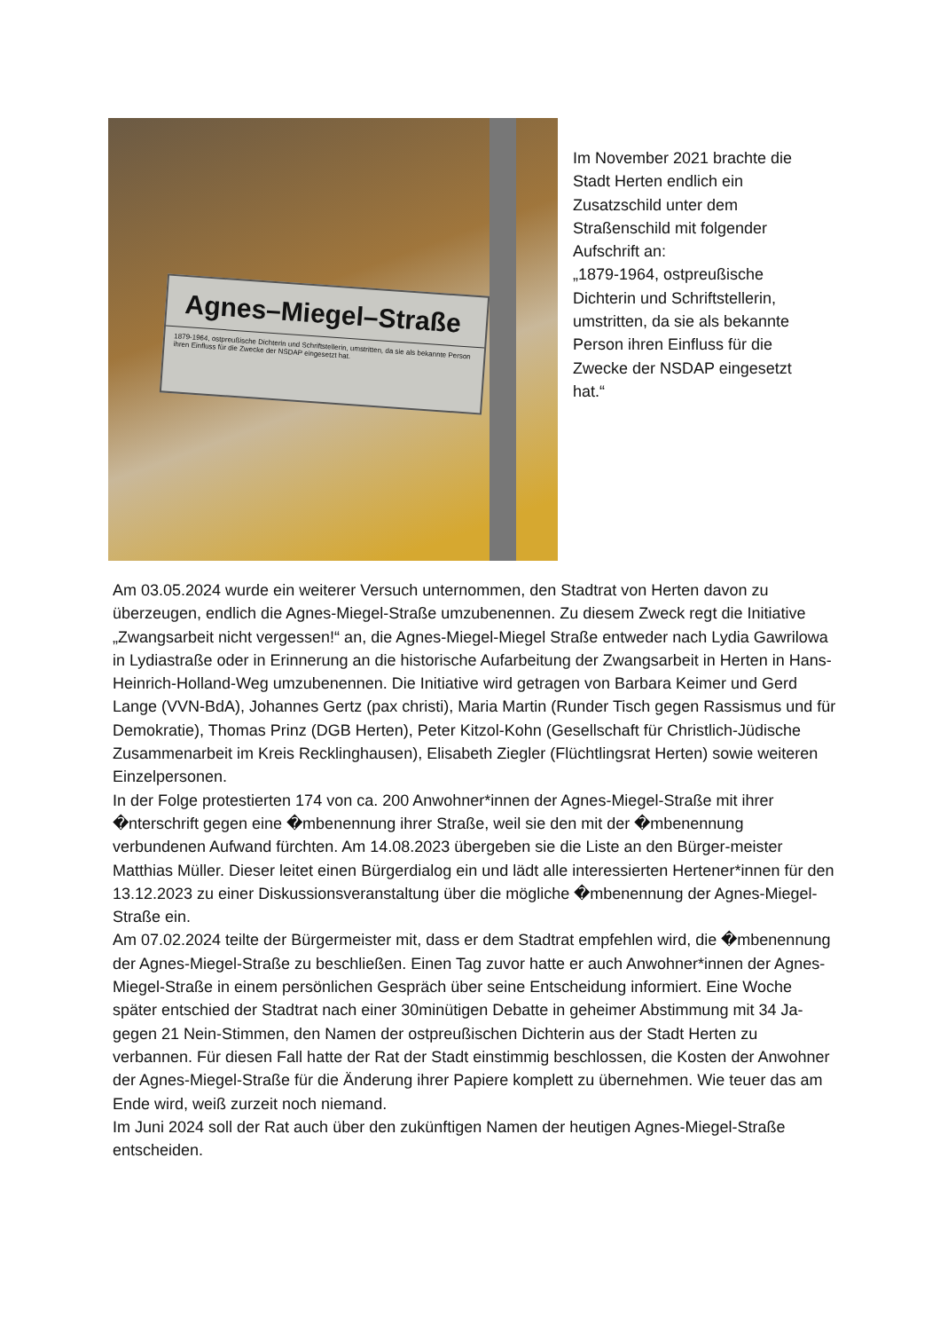Agnes–Miegel–Straße
1879-1964, ostpreußische Dichterin und Schriftstellerin, umstritten, da sie als bekannte Person ihren Einfluss für die Zwecke der NSDAP eingesetzt hat.
Im November 2021 brachte die Stadt Herten endlich ein Zusatzschild unter dem Straßenschild mit folgender Aufschrift an:
„1879-1964, ostpreußische Dichterin und Schriftstellerin, umstritten, da sie als bekannte Person ihren Einfluss für die Zwecke der NSDAP eingesetzt hat.“
Am 03.05.2024 wurde ein weiterer Versuch unternommen, den Stadtrat von Herten davon zu überzeugen, endlich die Agnes-Miegel-Straße umzubenennen. Zu diesem Zweck regt die Initiative „Zwangsarbeit nicht vergessen!“ an, die Agnes-Miegel-Miegel Straße entweder nach Lydia Gawrilowa in Lydiastraße oder in Erinnerung an die historische Aufarbeitung der Zwangsarbeit in Herten in Hans-Heinrich-Holland-Weg umzubenennen. Die Initiative wird getragen von Barbara Keimer und Gerd Lange (VVN-BdA), Johannes Gertz (pax christi), Maria Martin (Runder Tisch gegen Rassismus und für Demokratie), Thomas Prinz (DGB Herten), Peter Kitzol-Kohn (Gesellschaft für Christlich-Jüdische Zusammenarbeit im Kreis Recklinghausen), Elisabeth Ziegler (Flüchtlingsrat Herten) sowie weiteren Einzelpersonen.
In der Folge protestierten 174 von ca. 200 Anwohner*innen der Agnes-Miegel-Straße mit ihrer �nterschrift gegen eine �mbenennung ihrer Straße, weil sie den mit der �mbenennung verbundenen Aufwand fürchten. Am 14.08.2023 übergeben sie die Liste an den Bürger-meister Matthias Müller. Dieser leitet einen Bürgerdialog ein und lädt alle interessierten Hertener*innen für den 13.12.2023 zu einer Diskussionsveranstaltung über die mögliche �mbenennung der Agnes-Miegel-Straße ein.
Am 07.02.2024 teilte der Bürgermeister mit, dass er dem Stadtrat empfehlen wird, die �mbenennung der Agnes-Miegel-Straße zu beschließen. Einen Tag zuvor hatte er auch Anwohner*innen der Agnes-Miegel-Straße in einem persönlichen Gespräch über seine Entscheidung informiert. Eine Woche später entschied der Stadtrat nach einer 30minütigen Debatte in geheimer Abstimmung mit 34 Ja- gegen 21 Nein-Stimmen, den Namen der ostpreußischen Dichterin aus der Stadt Herten zu verbannen. Für diesen Fall hatte der Rat der Stadt einstimmig beschlossen, die Kosten der Anwohner der Agnes-Miegel-Straße für die Änderung ihrer Papiere komplett zu übernehmen. Wie teuer das am Ende wird, weiß zurzeit noch niemand.
Im Juni 2024 soll der Rat auch über den zukünftigen Namen der heutigen Agnes-Miegel-Straße entscheiden.